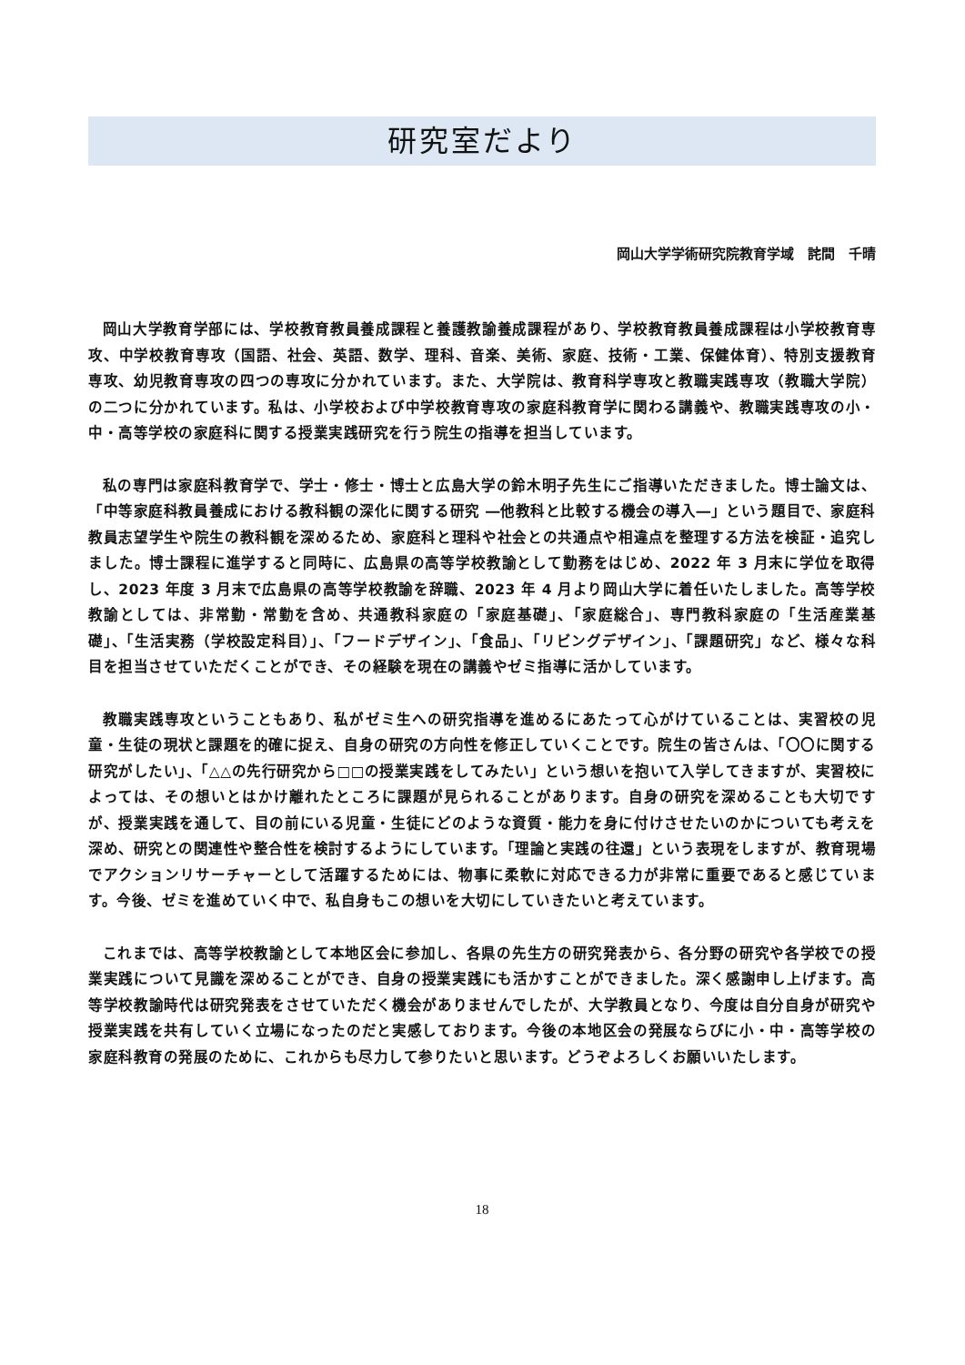研究室だより
岡山大学学術研究院教育学域　詫間　千晴
岡山大学教育学部には、学校教育教員養成課程と養護教諭養成課程があり、学校教育教員養成課程は小学校教育専攻、中学校教育専攻（国語、社会、英語、数学、理科、音楽、美術、家庭、技術・工業、保健体育）、特別支援教育専攻、幼児教育専攻の四つの専攻に分かれています。また、大学院は、教育科学専攻と教職実践専攻（教職大学院）の二つに分かれています。私は、小学校および中学校教育専攻の家庭科教育学に関わる講義や、教職実践専攻の小・中・高等学校の家庭科に関する授業実践研究を行う院生の指導を担当しています。
私の専門は家庭科教育学で、学士・修士・博士と広島大学の鈴木明子先生にご指導いただきました。博士論文は、「中等家庭科教員養成における教科観の深化に関する研究 ―他教科と比較する機会の導入―」という題目で、家庭科教員志望学生や院生の教科観を深めるため、家庭科と理科や社会との共通点や相違点を整理する方法を検証・追究しました。博士課程に進学すると同時に、広島県の高等学校教諭として勤務をはじめ、2022 年 3 月末に学位を取得し、2023 年度 3 月末で広島県の高等学校教諭を辞職、2023 年 4 月より岡山大学に着任いたしました。高等学校教諭としては、非常勤・常勤を含め、共通教科家庭の「家庭基礎」、「家庭総合」、専門教科家庭の「生活産業基礎」、「生活実務（学校設定科目）」、「フードデザイン」、「食品」、「リビングデザイン」、「課題研究」など、様々な科目を担当させていただくことができ、その経験を現在の講義やゼミ指導に活かしています。
教職実践専攻ということもあり、私がゼミ生への研究指導を進めるにあたって心がけていることは、実習校の児童・生徒の現状と課題を的確に捉え、自身の研究の方向性を修正していくことです。院生の皆さんは、「〇〇に関する研究がしたい」、「△△の先行研究から□□の授業実践をしてみたい」という想いを抱いて入学してきますが、実習校によっては、その想いとはかけ離れたところに課題が見られることがあります。自身の研究を深めることも大切ですが、授業実践を通して、目の前にいる児童・生徒にどのような資質・能力を身に付けさせたいのかについても考えを深め、研究との関連性や整合性を検討するようにしています。「理論と実践の往還」という表現をしますが、教育現場でアクションリサーチャーとして活躍するためには、物事に柔軟に対応できる力が非常に重要であると感じています。今後、ゼミを進めていく中で、私自身もこの想いを大切にしていきたいと考えています。
これまでは、高等学校教諭として本地区会に参加し、各県の先生方の研究発表から、各分野の研究や各学校での授業実践について見識を深めることができ、自身の授業実践にも活かすことができました。深く感謝申し上げます。高等学校教諭時代は研究発表をさせていただく機会がありませんでしたが、大学教員となり、今度は自分自身が研究や授業実践を共有していく立場になったのだと実感しております。今後の本地区会の発展ならびに小・中・高等学校の家庭科教育の発展のために、これからも尽力して参りたいと思います。どうぞよろしくお願いいたします。
18